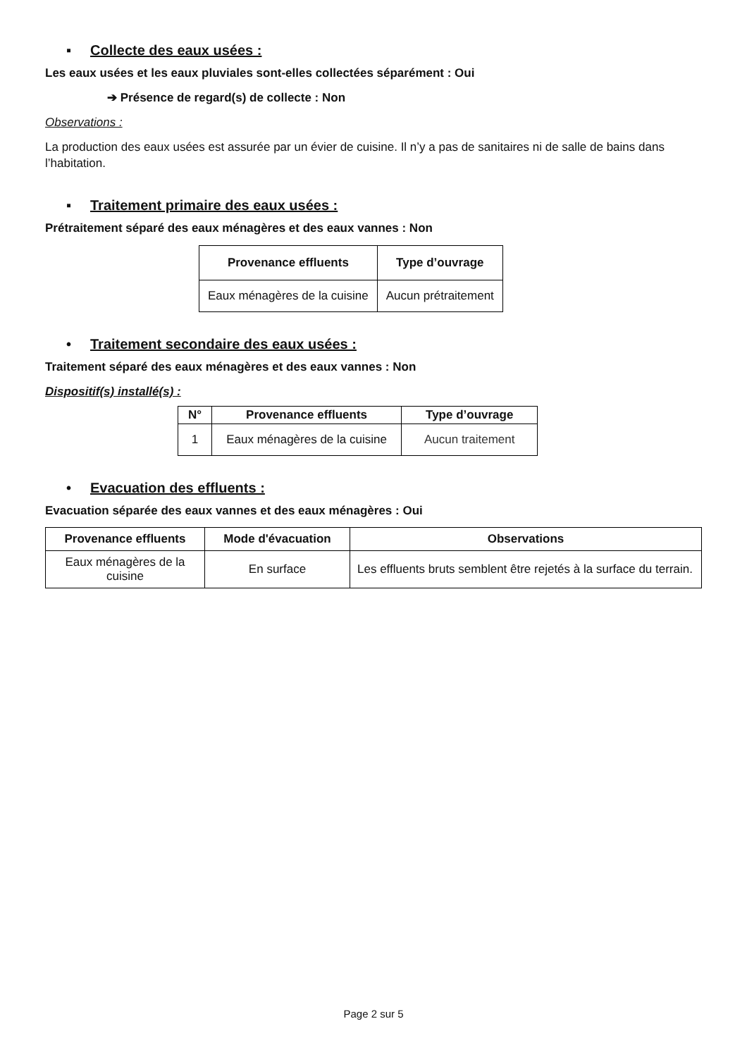▪ Collecte des eaux usées :
Les eaux usées et les eaux pluviales sont-elles collectées séparément : Oui
➔ Présence de regard(s) de collecte : Non
Observations :
La production des eaux usées est assurée par un évier de cuisine. Il n’y a pas de sanitaires ni de salle de bains dans l’habitation.
▪ Traitement primaire des eaux usées :
Prétraitement séparé des eaux ménagères et des eaux vannes : Non
| Provenance effluents | Type d’ouvrage |
| --- | --- |
| Eaux ménagères de la cuisine | Aucun prétraitement |
• Traitement secondaire des eaux usées :
Traitement séparé des eaux ménagères et des eaux vannes : Non
Dispositif(s) installé(s) :
| N° | Provenance effluents | Type d’ouvrage |
| --- | --- | --- |
| 1 | Eaux ménagères de la cuisine | Aucun traitement |
• Evacuation des effluents :
Evacuation séparée des eaux vannes et des eaux ménagères : Oui
| Provenance effluents | Mode d'évacuation | Observations |
| --- | --- | --- |
| Eaux ménagères de la cuisine | En surface | Les effluents bruts semblent être rejetés à la surface du terrain. |
Page 2 sur 5